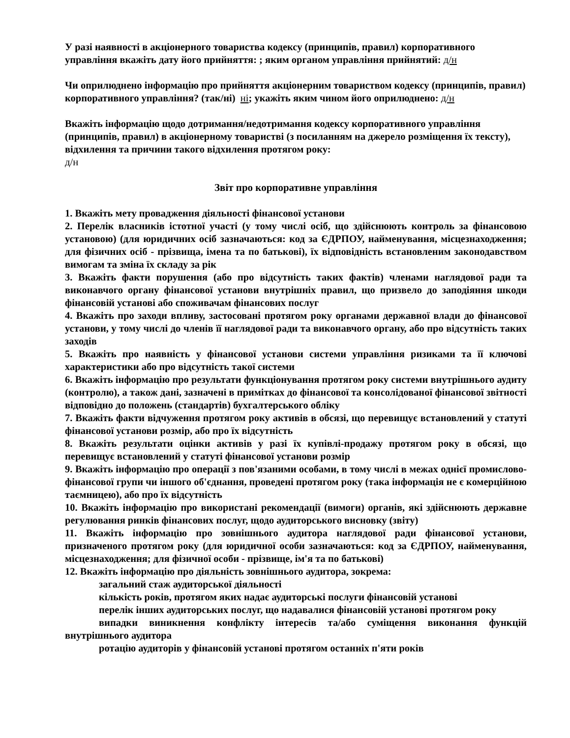У разі наявності в акціонерного товариства кодексу (принципів, правил) корпоративного управління вкажіть дату його прийняття: ; яким органом управління прийнятий: д/н
Чи оприлюднено інформацію про прийняття акціонерним товариством кодексу (принципів, правил) корпоративного управління? (так/ні) ні; укажіть яким чином його оприлюднено: д/н
Вкажіть інформацію щодо дотримання/недотримання кодексу корпоративного управління (принципів, правил) в акціонерному товаристві (з посиланням на джерело розміщення їх тексту), відхилення та причини такого відхилення протягом року:
д/н
Звіт про корпоративне управління
1. Вкажіть мету провадження діяльності фінансової установи
2. Перелік власників істотної участі (у тому числі осіб, що здійснюють контроль за фінансовою установою) (для юридичних осіб зазначаються: код за ЄДРПОУ, найменування, місцезнаходження; для фізичних осіб - прізвища, імена та по батькові), їх відповідність встановленим законодавством вимогам та зміна їх складу за рік
3. Вкажіть факти порушення (або про відсутність таких фактів) членами наглядової ради та виконавчого органу фінансової установи внутрішніх правил, що призвело до заподіяння шкоди фінансовій установі або споживачам фінансових послуг
4. Вкажіть про заходи впливу, застосовані протягом року органами державної влади до фінансової установи, у тому числі до членів її наглядової ради та виконавчого органу, або про відсутність таких заходів
5. Вкажіть про наявність у фінансової установи системи управління ризиками та її ключові характеристики або про відсутність такої системи
6. Вкажіть інформацію про результати функціонування протягом року системи внутрішнього аудиту (контролю), а також дані, зазначені в примітках до фінансової та консолідованої фінансової звітності відповідно до положень (стандартів) бухгалтерського обліку
7. Вкажіть факти відчуження протягом року активів в обсязі, що перевищує встановлений у статуті фінансової установи розмір, або про їх відсутність
8. Вкажіть результати оцінки активів у разі їх купівлі-продажу протягом року в обсязі, що перевищує встановлений у статуті фінансової установи розмір
9. Вкажіть інформацію про операції з пов'язаними особами, в тому числі в межах однієї промислово-фінансової групи чи іншого об'єднання, проведені протягом року (така інформація не є комерційною таємницею), або про їх відсутність
10. Вкажіть інформацію про використані рекомендації (вимоги) органів, які здійснюють державне регулювання ринків фінансових послуг, щодо аудиторського висновку (звіту)
11. Вкажіть інформацію про зовнішнього аудитора наглядової ради фінансової установи, призначеного протягом року (для юридичної особи зазначаються: код за ЄДРПОУ, найменування, місцезнаходження; для фізичної особи - прізвище, ім'я та по батькові)
12. Вкажіть інформацію про діяльність зовнішнього аудитора, зокрема:
загальний стаж аудиторської діяльності
кількість років, протягом яких надає аудиторські послуги фінансовій установі
перелік інших аудиторських послуг, що надавалися фінансовій установі протягом року
випадки виникнення конфлікту інтересів та/або суміщення виконання функцій внутрішнього аудитора
ротацію аудиторів у фінансовій установі протягом останніх п'яти років